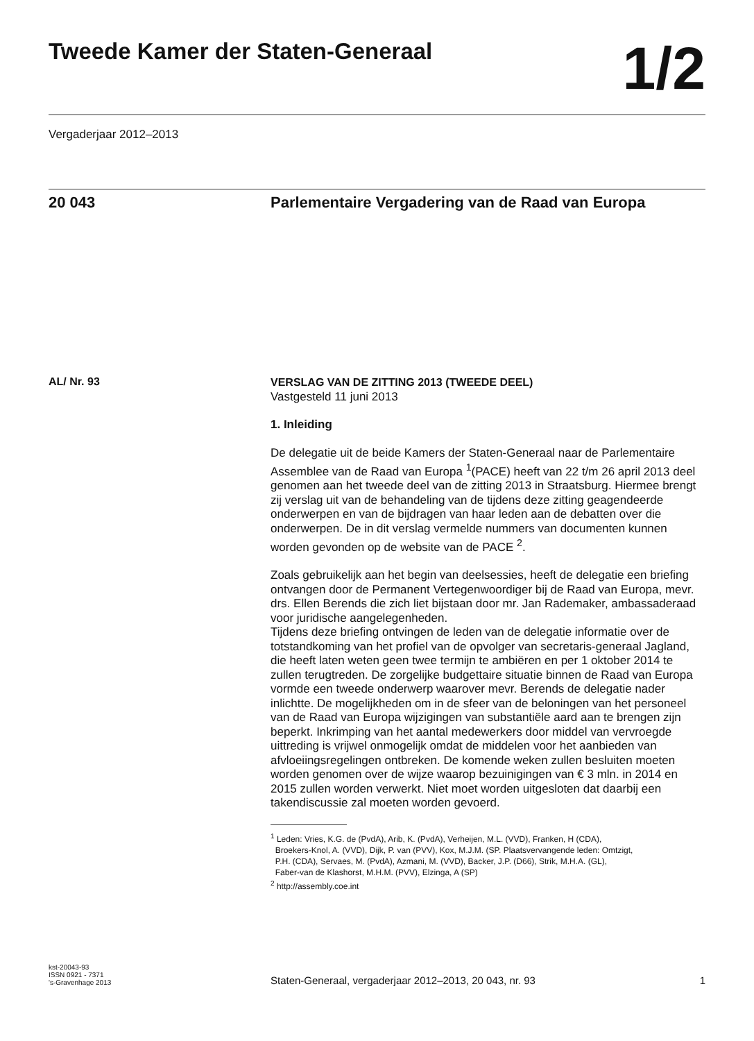Tweede Kamer der Staten-Generaal
1/2
Vergaderjaar 2012–2013
20 043
Parlementaire Vergadering van de Raad van Europa
AL/ Nr. 93
VERSLAG VAN DE ZITTING 2013 (TWEEDE DEEL)
Vastgesteld 11 juni 2013
1. Inleiding
De delegatie uit de beide Kamers der Staten-Generaal naar de Parlementaire Assemblee van de Raad van Europa <sup>1</sup>(PACE) heeft van 22 t/m 26 april 2013 deel genomen aan het tweede deel van de zitting 2013 in Straatsburg. Hiermee brengt zij verslag uit van de behandeling van de tijdens deze zitting geagendeerde onderwerpen en van de bijdragen van haar leden aan de debatten over die onderwerpen. De in dit verslag vermelde nummers van documenten kunnen worden gevonden op de website van de PACE <sup>2</sup>.
Zoals gebruikelijk aan het begin van deelsessies, heeft de delegatie een briefing ontvangen door de Permanent Vertegenwoordiger bij de Raad van Europa, mevr. drs. Ellen Berends die zich liet bijstaan door mr. Jan Rademaker, ambassaderaad voor juridische aangelegenheden.
Tijdens deze briefing ontvingen de leden van de delegatie informatie over de totstandkoming van het profiel van de opvolger van secretaris-generaal Jagland, die heeft laten weten geen twee termijn te ambiëren en per 1 oktober 2014 te zullen terugtreden. De zorgelijke budgettaire situatie binnen de Raad van Europa vormde een tweede onderwerp waarover mevr. Berends de delegatie nader inlichtte. De mogelijkheden om in de sfeer van de beloningen van het personeel van de Raad van Europa wijzigingen van substantiële aard aan te brengen zijn beperkt. Inkrimping van het aantal medewerkers door middel van vervroegde uittreding is vrijwel onmogelijk omdat de middelen voor het aanbieden van afvloeiingsregelingen ontbreken. De komende weken zullen besluiten moeten worden genomen over de wijze waarop bezuinigingen van € 3 mln. in 2014 en 2015 zullen worden verwerkt. Niet moet worden uitgesloten dat daarbij een takendiscussie zal moeten worden gevoerd.
<sup>1</sup> Leden: Vries, K.G. de (PvdA), Arib, K. (PvdA), Verheijen, M.L. (VVD), Franken, H (CDA),
Broekers-Knol, A. (VVD), Dijk, P. van (PVV), Kox, M.J.M. (SP. Plaatsvervangende leden: Omtzigt,
P.H. (CDA), Servaes, M. (PvdA), Azmani, M. (VVD), Backer, J.P. (D66), Strik, M.H.A. (GL),
Faber-van de Klashorst, M.H.M. (PVV), Elzinga, A (SP)
<sup>2</sup> http://assembly.coe.int
kst-20043-93
ISSN 0921 - 7371
's-Gravenhage 2013
Staten-Generaal, vergaderjaar 2012–2013, 20 043, nr. 93
1